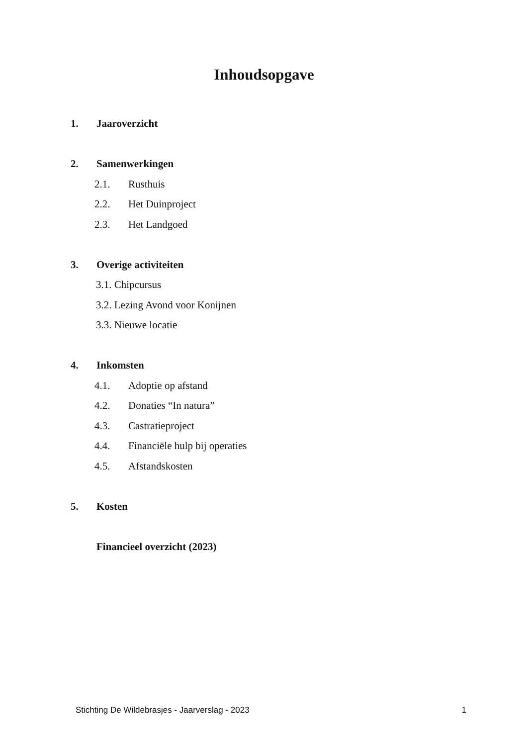Inhoudsopgave
1. Jaaroverzicht
2. Samenwerkingen
2.1. Rusthuis
2.2. Het Duinproject
2.3. Het Landgoed
3. Overige activiteiten
3.1. Chipcursus
3.2. Lezing Avond voor Konijnen
3.3. Nieuwe locatie
4. Inkomsten
4.1. Adoptie op afstand
4.2. Donaties “In natura”
4.3. Castratieproject
4.4. Financiële hulp bij operaties
4.5. Afstandskosten
5. Kosten
Financieel overzicht (2023)
Stichting De Wildebrasjes - Jaarverslag - 2023 1